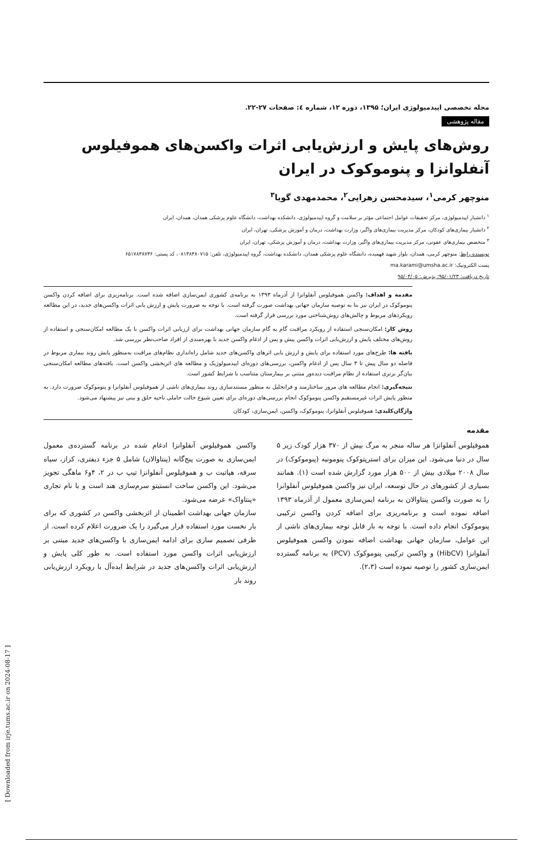[ Downloaded from irje.tums.ac.ir on 2024-08-17 ]
مجله تخصصی اپیدمیولوژی ایران؛ ۱۳۹۵، دوره ۱۲، شماره ٤: صفحات ۲۷-۲۲.
مقاله پژوهشی
روش‌های پایش و ارزش‌یابی اثرات واکسن‌های هموفیلوس آنفلوانزا و پنوموکوک در ایران
منوچهر کرمی<sup>۱</sup>، سیدمحسن زهرایی<sup>۲</sup>، محمدمهدی گویا<sup>۳</sup>
<sup>۱</sup> دانشیار اپیدمیولوژی، مرکز تحقیقات عوامل اجتماعی مؤثر بر سلامت و گروه اپیدمیولوژی، دانشکده بهداشت، دانشگاه علوم پزشکی همدان، همدان، ایران
<sup>۲</sup> دانشیار بیماری‌های کودکان، مرکز مدیریت بیماری‌های واگیر، وزارت بهداشت، درمان و آموزش پزشکی، تهران، ایران
<sup>۳</sup> متخصص بیماری‌های عفونی، مرکز مدیریت بیماری‌های واگیر، وزارت بهداشت، درمان و آموزش پزشکی، تهران، ایران
نویسنده رابط: منوچهر کرمی، همدان، بلوار شهید فهمیده، دانشگاه علوم پزشکی همدان، دانشکده بهداشت، گروه اپیدمیولوژی، تلفن: ۰۸۱۳۸۳۸۰۷۱۵، کد پستی: ۶۵۱۷۸۳۸۷۳۶
پست الکترونیک: ma.karami@umsha.ac.ir
تاریخ دریافت: ۹۵/۰۱/۲۳؛ پذیرش: ۹۵/۰۴/۰۵
مقدمه و اهداف: واکسن هموفیلوس آنفلوانزا از آذرماه ۱۳۹۳ به برنامه‌ی کشوری ایمن‌سازی اضافه شده است. برنامه‌ریزی برای اضافه کردن واکسن پنوموکوک در ایران نیز بنا به توصیه سازمان جهانی بهداشت صورت گرفته است. با توجه به ضرورت پایش و ارزش یابی اثرات واکسن‌های جدید، در این مطالعه رویکردهای مربوط و چالش‌های روش‌شناختی مورد بررسی قرار گرفته است.
روش کار: امکان‌سنجی استفاده از رویکرد مراقبت گام به گام سازمان جهانی بهداشت برای ارزیابی اثرات واکسن با یک مطالعه امکان‌سنجی و استفاده از روش‌های مختلف پایش و ارزش‌یابی اثرات واکسن پیش و پس از ادغام واکسن جدید با بهره‌مندی از افراد صاحب‌نظر بررسی شد.
یافته ها: طرح‌های مورد استفاده برای پایش و ارزش یابی اثرهای واکسن‌های جدید شامل راه‌اندازی نظام‌های مراقبت به‌منظور پایش روند بیماری مربوط در فاصله دو سال پیش تا ۳ سال پس از ادغام واکسن، بررسی‌های دوره‌ای اپیدمیولوژیک و مطالعه های اثربخشی واکسن است. یافته‌های مطالعه امکان‌سنجی بیان‌گر برتری استفاده از نظام مراقبت دیده‌ور مبتنی بر بیمارستان متناسب با شرایط کشور است.
نتیجه‌گیری: انجام مطالعه های مرور ساختارمند و فراتحلیل به منظور مستندسازی روند بیماری‌های ناشی از هموفیلوس آنفلوانزا و پنوموکوک ضرورت دارد. به منظور پایش اثرات غیرمستقیم واکسن پنوموکوک انجام بررسی‌های دوره‌ای برای تعیین شیوع حالت حاملی ناحیه حلق و بینی نیز پیشنهاد می‌شود.
واژگان‌کلیدی: هموفیلوس آنفلوانزا، پنوموکوک، واکسن، ایمن‌سازی، کودکان
مقدمه
هموفیلوس آنفلوانزا هر ساله منجر به مرگ بیش از ۳۷۰ هزار کودک زیر ۵ سال در دنیا می‌شود. این میزان برای استرپتوکوک پنومونیه (پنوموکوک) در سال ۲۰۰۸ میلادی بیش از ۵۰۰ هزار مورد گزارش شده است (۱). همانند بسیاری از کشورهای در حال توسعه، ایران نیز واکسن هموفیلوس آنفلوانزا را به صورت واکسن پنتاوالان به برنامه ایمن‌سازی معمول از آذرماه ۱۳۹۳ اضافه نموده است و برنامه‌ریزی برای اضافه کردن واکسن ترکیبی پنوموکوک انجام داده است. با توجه به بار قابل توجه بیماری‌های ناشی از این عوامل، سازمان جهانی بهداشت اضافه نمودن واکسن هموفیلوس آنفلوانزا (HibCV) و واکسن ترکیبی پنوموکوک (PCV) به برنامه گسترده ایمن‌سازی کشور را توصیه نموده است (۲،۳).
واکسن هموفیلوس آنفلوانزا ادغام شده در برنامه گسترده‌ی معمول ایمن‌سازی به صورت پنج‌گانه (پنتاوالان) شامل ۵ جزء دیفتری، کزاز، سیاه سرفه، هپاتیت ب و هموفیلوس آنفلوانزا تیپ ب در ۲، ۴و۶ ماهگی تجویز می‌شود. این واکسن ساخت انستیتو سرم‌سازی هند است و با نام تجاری «پنتاواک» عرضه می‌شود.
سازمان جهانی بهداشت اطمینان از اثربخشی واکسن در کشوری که برای بار نخست مورد استفاده قرار می‌گیرد را یک ضرورت اعلام کرده است. از طرفی تصمیم سازی برای ادامه ایمن‌سازی با واکسن‌های جدید مبتنی بر ارزش‌یابی اثرات واکسن مورد استفاده است. به طور کلی پایش و ارزش‌یابی اثرات واکسن‌های جدید در شرایط ایده‌آل با رویکرد ارزش‌یابی روند بار